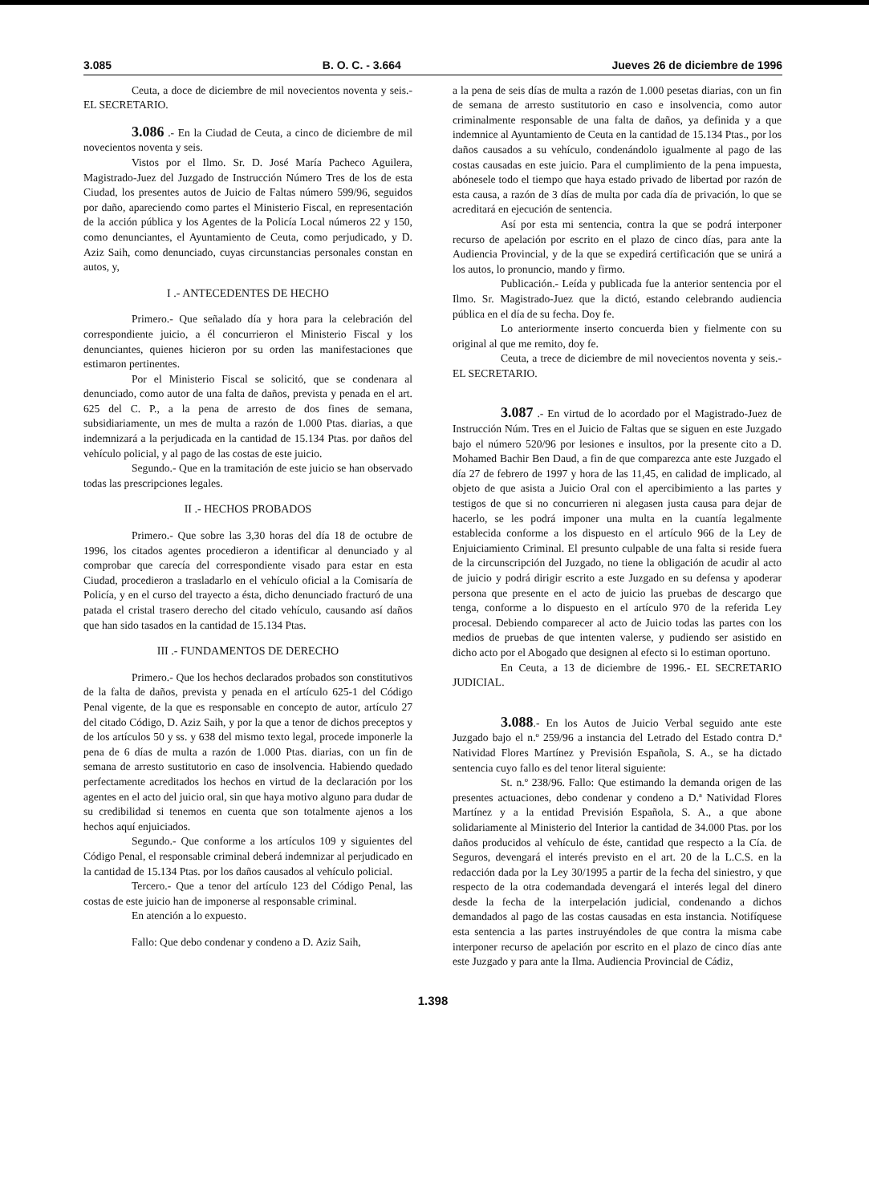3.085 B. O. C. - 3.664 Jueves 26 de diciembre de 1996
Ceuta, a doce de diciembre de mil novecientos noventa y seis.- EL SECRETARIO.
3.086 .- En la Ciudad de Ceuta, a cinco de diciembre de mil novecientos noventa y seis.
Vistos por el Ilmo. Sr. D. José María Pacheco Aguilera, Magistrado-Juez del Juzgado de Instrucción Número Tres de los de esta Ciudad, los presentes autos de Juicio de Faltas número 599/96, seguidos por daño, apareciendo como partes el Ministerio Fiscal, en representación de la acción pública y los Agentes de la Policía Local números 22 y 150, como denunciantes, el Ayuntamiento de Ceuta, como perjudicado, y D. Aziz Saih, como denunciado, cuyas circunstancias personales constan en autos, y,
I .- ANTECEDENTES DE HECHO
Primero.- Que señalado día y hora para la celebración del correspondiente juicio, a él concurrieron el Ministerio Fiscal y los denunciantes, quienes hicieron por su orden las manifestaciones que estimaron pertinentes.
Por el Ministerio Fiscal se solicitó, que se condenara al denunciado, como autor de una falta de daños, prevista y penada en el art. 625 del C. P., a la pena de arresto de dos fines de semana, subsidiariamente, un mes de multa a razón de 1.000 Ptas. diarias, a que indemnizará a la perjudicada en la cantidad de 15.134 Ptas. por daños del vehículo policial, y al pago de las costas de este juicio.
Segundo.- Que en la tramitación de este juicio se han observado todas las prescripciones legales.
II .- HECHOS PROBADOS
Primero.- Que sobre las 3,30 horas del día 18 de octubre de 1996, los citados agentes procedieron a identificar al denunciado y al comprobar que carecía del correspondiente visado para estar en esta Ciudad, procedieron a trasladarlo en el vehículo oficial a la Comisaría de Policía, y en el curso del trayecto a ésta, dicho denunciado fracturó de una patada el cristal trasero derecho del citado vehículo, causando así daños que han sido tasados en la cantidad de 15.134 Ptas.
III .- FUNDAMENTOS DE DERECHO
Primero.- Que los hechos declarados probados son constitutivos de la falta de daños, prevista y penada en el artículo 625-1 del Código Penal vigente, de la que es responsable en concepto de autor, artículo 27 del citado Código, D. Aziz Saih, y por la que a tenor de dichos preceptos y de los artículos 50 y ss. y 638 del mismo texto legal, procede imponerle la pena de 6 días de multa a razón de 1.000 Ptas. diarias, con un fin de semana de arresto sustitutorio en caso de insolvencia. Habiendo quedado perfectamente acreditados los hechos en virtud de la declaración por los agentes en el acto del juicio oral, sin que haya motivo alguno para dudar de su credibilidad si tenemos en cuenta que son totalmente ajenos a los hechos aquí enjuiciados.
Segundo.- Que conforme a los artículos 109 y siguientes del Código Penal, el responsable criminal deberá indemnizar al perjudicado en la cantidad de 15.134 Ptas. por los daños causados al vehículo policial.
Tercero.- Que a tenor del artículo 123 del Código Penal, las costas de este juicio han de imponerse al responsable criminal.
En atención a lo expuesto.
Fallo: Que debo condenar y condeno a D. Aziz Saih,
a la pena de seis días de multa a razón de 1.000 pesetas diarias, con un fin de semana de arresto sustitutorio en caso e insolvencia, como autor criminalmente responsable de una falta de daños, ya definida y a que indemnice al Ayuntamiento de Ceuta en la cantidad de 15.134 Ptas., por los daños causados a su vehículo, condenándolo igualmente al pago de las costas causadas en este juicio. Para el cumplimiento de la pena impuesta, abónesele todo el tiempo que haya estado privado de libertad por razón de esta causa, a razón de 3 días de multa por cada día de privación, lo que se acreditará en ejecución de sentencia.
Así por esta mi sentencia, contra la que se podrá interponer recurso de apelación por escrito en el plazo de cinco días, para ante la Audiencia Provincial, y de la que se expedirá certificación que se unirá a los autos, lo pronuncio, mando y firmo.
Publicación.- Leída y publicada fue la anterior sentencia por el Ilmo. Sr. Magistrado-Juez que la dictó, estando celebrando audiencia pública en el día de su fecha. Doy fe.
Lo anteriormente inserto concuerda bien y fielmente con su original al que me remito, doy fe.
Ceuta, a trece de diciembre de mil novecientos noventa y seis.- EL SECRETARIO.
3.087 .- En virtud de lo acordado por el Magistrado-Juez de Instrucción Núm. Tres en el Juicio de Faltas que se siguen en este Juzgado bajo el número 520/96 por lesiones e insultos, por la presente cito a D. Mohamed Bachir Ben Daud, a fin de que comparezca ante este Juzgado el día 27 de febrero de 1997 y hora de las 11,45, en calidad de implicado, al objeto de que asista a Juicio Oral con el apercibimiento a las partes y testigos de que si no concurrieren ni alegasen justa causa para dejar de hacerlo, se les podrá imponer una multa en la cuantía legalmente establecida conforme a los dispuesto en el artículo 966 de la Ley de Enjuiciamiento Criminal. El presunto culpable de una falta si reside fuera de la circunscripción del Juzgado, no tiene la obligación de acudir al acto de juicio y podrá dirigir escrito a este Juzgado en su defensa y apoderar persona que presente en el acto de juicio las pruebas de descargo que tenga, conforme a lo dispuesto en el artículo 970 de la referida Ley procesal. Debiendo comparecer al acto de Juicio todas las partes con los medios de pruebas de que intenten valerse, y pudiendo ser asistido en dicho acto por el Abogado que designen al efecto si lo estiman oportuno.
En Ceuta, a 13 de diciembre de 1996.- EL SECRETARIO JUDICIAL.
3.088.- En los Autos de Juicio Verbal seguido ante este Juzgado bajo el n.º 259/96 a instancia del Letrado del Estado contra D.ª Natividad Flores Martínez y Previsión Española, S. A., se ha dictado sentencia cuyo fallo es del tenor literal siguiente:
St. n.º 238/96. Fallo: Que estimando la demanda origen de las presentes actuaciones, debo condenar y condeno a D.ª Natividad Flores Martínez y a la entidad Previsión Española, S. A., a que abone solidariamente al Ministerio del Interior la cantidad de 34.000 Ptas. por los daños producidos al vehículo de éste, cantidad que respecto a la Cía. de Seguros, devengará el interés previsto en el art. 20 de la L.C.S. en la redacción dada por la Ley 30/1995 a partir de la fecha del siniestro, y que respecto de la otra codemandada devengará el interés legal del dinero desde la fecha de la interpelación judicial, condenando a dichos demandados al pago de las costas causadas en esta instancia. Notifíquese esta sentencia a las partes instruyéndoles de que contra la misma cabe interponer recurso de apelación por escrito en el plazo de cinco días ante este Juzgado y para ante la Ilma. Audiencia Provincial de Cádiz,
1.398